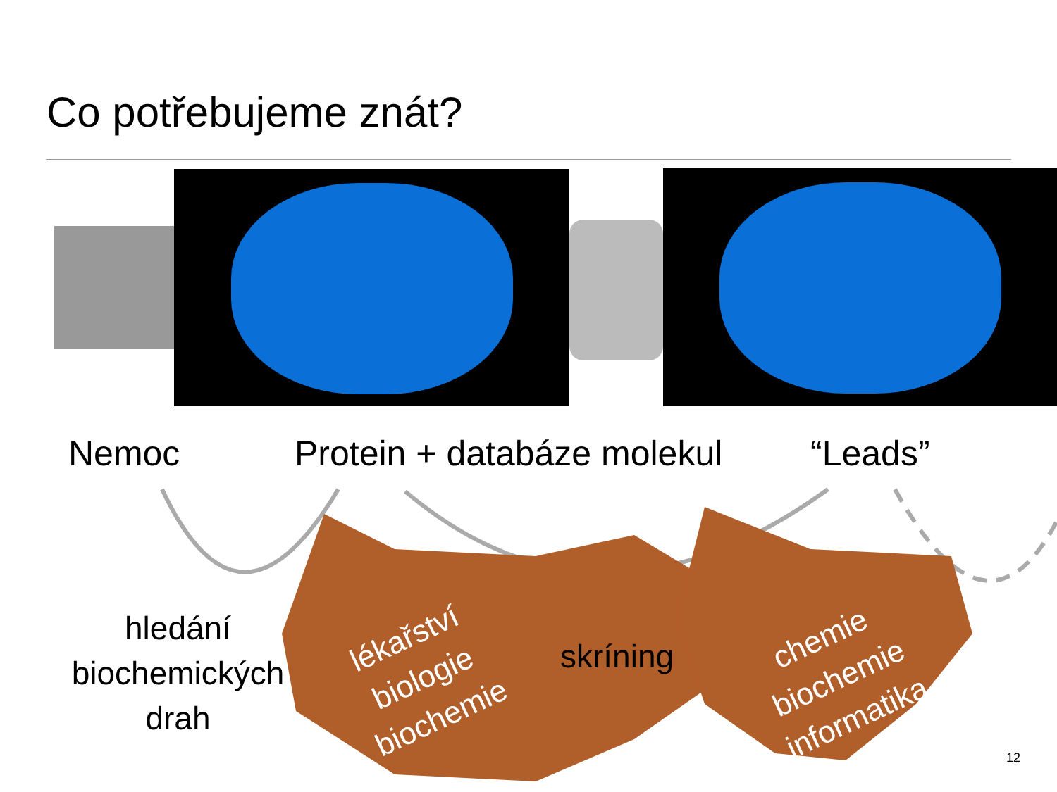Co potřebujeme znát?
Nemoc Protein + databáze molekul “Leads”
hledání
biochemických
drah
lékařství
biologie
biochemie
skríning
chemie
biochemie
informatika
12